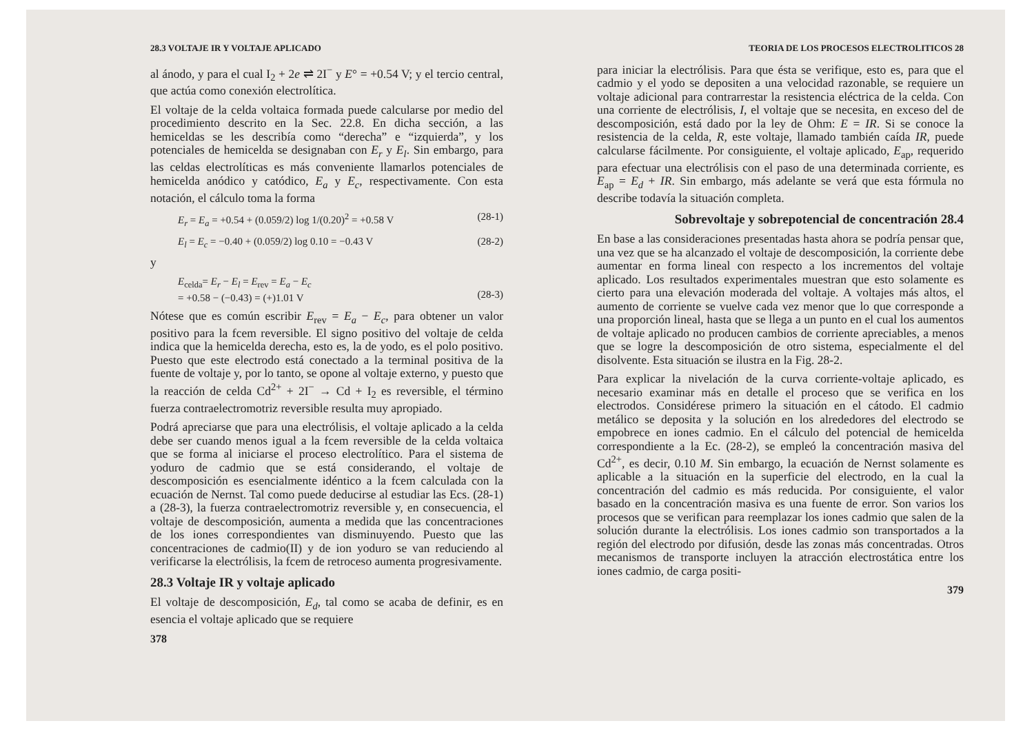28.3 VOLTAJE IR Y VOLTAJE APLICADO
al ánodo, y para el cual I<sub>2</sub> + 2e ⇌ 2I<sup>−</sup> y E° = +0.54 V; y el tercio central, que actúa como conexión electrolítica.
El voltaje de la celda voltaica formada puede calcularse por medio del procedimiento descrito en la Sec. 22.8. En dicha sección, a las hemiceldas se les describía como “derecha” e “izquierda”, y los potenciales de hemicelda se designaban con E<sub>r</sub> y E<sub>l</sub>. Sin embargo, para las celdas electrolíticas es más conveniente llamarlos potenciales de hemicelda anódico y catódico, E<sub>a</sub> y E<sub>c</sub>, respectivamente. Con esta notación, el cálculo toma la forma
E<sub>r</sub> = E<sub>a</sub> = +0.54 + (0.059/2) log 1/(0.20)<sup>2</sup> = +0.58 V (28-1)
E<sub>l</sub> = E<sub>c</sub> = −0.40 + (0.059/2) log 0.10 = −0.43 V (28-2)
y
E<sub>celda</sub>= E<sub>r</sub> − E<sub>l</sub> = E<sub>rev</sub> = E<sub>a</sub> − E<sub>c</sub>
= +0.58 − (−0.43) = (+)1.01 V
(28-3)
Nótese que es común escribir E<sub>rev</sub> = E<sub>a</sub> − E<sub>c</sub>, para obtener un valor positivo para la fcem reversible. El signo positivo del voltaje de celda indica que la hemicelda derecha, esto es, la de yodo, es el polo positivo. Puesto que este electrodo está conectado a la terminal positiva de la fuente de voltaje y, por lo tanto, se opone al voltaje externo, y puesto que la reacción de celda Cd<sup>2+</sup> + 2I<sup>−</sup> → Cd + I<sub>2</sub> es reversible, el término fuerza contraelectromotriz reversible resulta muy apropiado.
Podrá apreciarse que para una electrólisis, el voltaje aplicado a la celda debe ser cuando menos igual a la fcem reversible de la celda voltaica que se forma al iniciarse el proceso electrolítico. Para el sistema de yoduro de cadmio que se está considerando, el voltaje de descomposición es esencialmente idéntico a la fcem calculada con la ecuación de Nernst. Tal como puede deducirse al estudiar las Ecs. (28-1) a (28-3), la fuerza contraelectromotriz reversible y, en consecuencia, el voltaje de descomposición, aumenta a medida que las concentraciones de los iones correspondientes van disminuyendo. Puesto que las concentraciones de cadmio(II) y de ion yoduro se van reduciendo al verificarse la electrólisis, la fcem de retroceso aumenta progresivamente.
28.3 Voltaje IR y voltaje aplicado
El voltaje de descomposición, E<sub>d</sub>, tal como se acaba de definir, es en esencia el voltaje aplicado que se requiere
378
TEORIA DE LOS PROCESOS ELECTROLITICOS 28
para iniciar la electrólisis. Para que ésta se verifique, esto es, para que el cadmio y el yodo se depositen a una velocidad razonable, se requiere un voltaje adicional para contrarrestar la resistencia eléctrica de la celda. Con una corriente de electrólisis, I, el voltaje que se necesita, en exceso del de descomposición, está dado por la ley de Ohm: E = IR. Si se conoce la resistencia de la celda, R, este voltaje, llamado también caída IR, puede calcularse fácilmente. Por consiguiente, el voltaje aplicado, E<sub>ap</sub>, requerido para efectuar una electrólisis con el paso de una determinada corriente, es E<sub>ap</sub> = E<sub>d</sub> + IR. Sin embargo, más adelante se verá que esta fórmula no describe todavía la situación completa.
Sobrevoltaje y sobrepotencial de concentración 28.4
En base a las consideraciones presentadas hasta ahora se podría pensar que, una vez que se ha alcanzado el voltaje de descomposición, la corriente debe aumentar en forma lineal con respecto a los incrementos del voltaje aplicado. Los resultados experimentales muestran que esto solamente es cierto para una elevación moderada del voltaje. A voltajes más altos, el aumento de corriente se vuelve cada vez menor que lo que corresponde a una proporción lineal, hasta que se llega a un punto en el cual los aumentos de voltaje aplicado no producen cambios de corriente apreciables, a menos que se logre la descomposición de otro sistema, especialmente el del disolvente. Esta situación se ilustra en la Fig. 28-2.
Para explicar la nivelación de la curva corriente-voltaje aplicado, es necesario examinar más en detalle el proceso que se verifica en los electrodos. Considérese primero la situación en el cátodo. El cadmio metálico se deposita y la solución en los alrededores del electrodo se empobrece en iones cadmio. En el cálculo del potencial de hemicelda correspondiente a la Ec. (28-2), se empleó la concentración masiva del Cd<sup>2+</sup>, es decir, 0.10 M. Sin embargo, la ecuación de Nernst solamente es aplicable a la situación en la superficie del electrodo, en la cual la concentración del cadmio es más reducida. Por consiguiente, el valor basado en la concentración masiva es una fuente de error. Son varios los procesos que se verifican para reemplazar los iones cadmio que salen de la solución durante la electrólisis. Los iones cadmio son transportados a la región del electrodo por difusión, desde las zonas más concentradas. Otros mecanismos de transporte incluyen la atracción electrostática entre los iones cadmio, de carga positi-
379